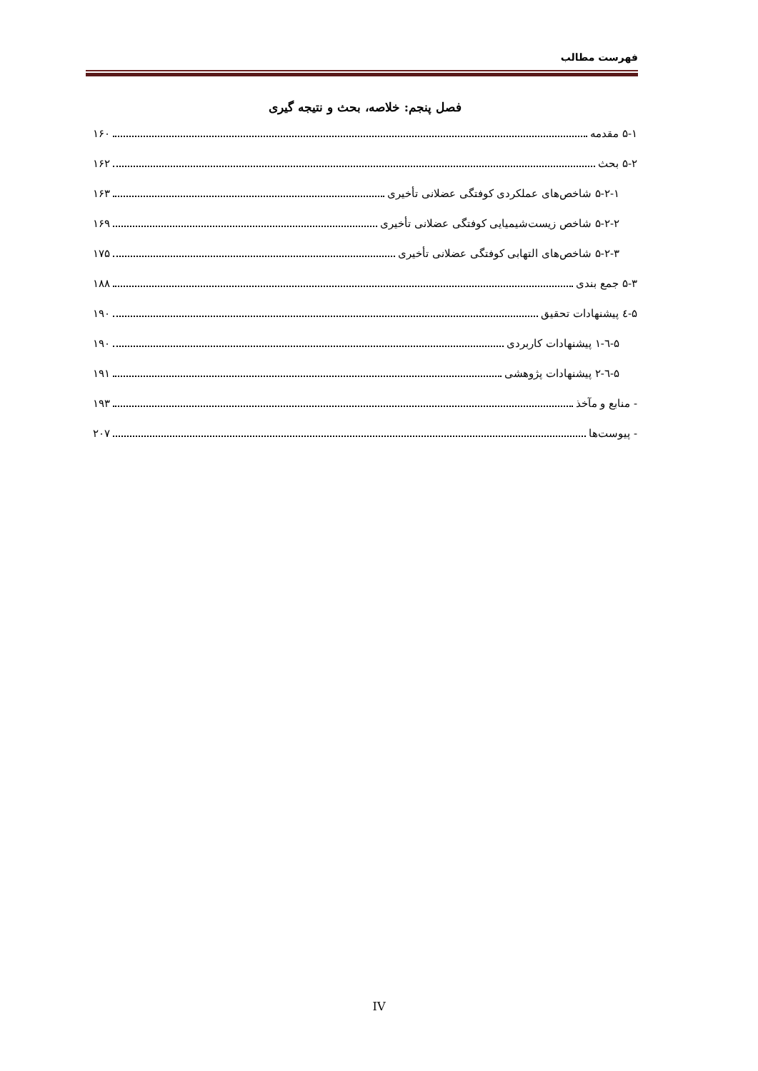فهرست مطالب
فصل پنجم: خلاصه، بحث و نتیجه گیری
۵-۱ مقدمه ۱۶۰
۵-۲ بحث ۱۶۲
۵-۲-۱ شاخص‌های عملکردی کوفتگی عضلانی تأخیری ۱۶۳
۵-۲-۲ شاخص زیست‌شیمیایی کوفتگی عضلانی تأخیری ۱۶۹
۵-۲-۳ شاخص‌های التهابی کوفتگی عضلانی تأخیری ۱۷۵
۵-۳ جمع بندی ۱۸۸
۵-٤ پیشنهادات تحقیق ۱۹۰
۵-٦-۱ پیشنهادات کاربردی ۱۹۰
۵-٦-۲ پیشنهادات پژوهشی ۱۹۱
- منابع و مآخذ ۱۹۳
- پیوست‌ها ۲۰۷
IV